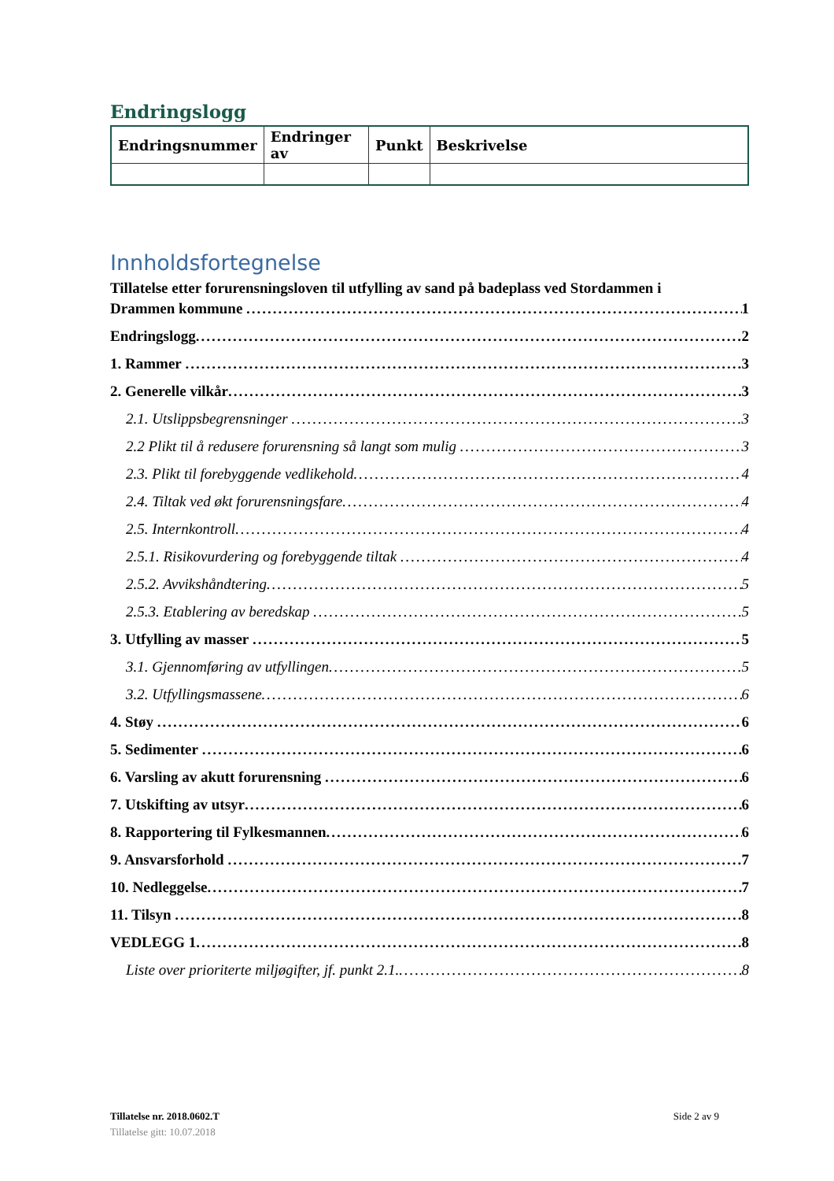Endringslogg
| Endringsnummer | Endringer av | Punkt | Beskrivelse |
| --- | --- | --- | --- |
Innholdsfortegnelse
Tillatelse etter forurensningsloven til utfylling av sand på badeplass ved Stordammen i
Drammen kommune 1
Endringslogg 2
1. Rammer 3
2. Generelle vilkår 3
2.1. Utslippsbegrensninger 3
2.2 Plikt til å redusere forurensning så langt som mulig 3
2.3. Plikt til forebyggende vedlikehold 4
2.4. Tiltak ved økt forurensningsfare 4
2.5. Internkontroll 4
2.5.1. Risikovurdering og forebyggende tiltak 4
2.5.2. Avvikshåndtering 5
2.5.3. Etablering av beredskap 5
3. Utfylling av masser 5
3.1. Gjennomføring av utfyllingen 5
3.2. Utfyllingsmassene 6
4. Støy 6
5. Sedimenter 6
6. Varsling av akutt forurensning 6
7. Utskifting av utsyr 6
8. Rapportering til Fylkesmannen 6
9. Ansvarsforhold 7
10. Nedleggelse 7
11. Tilsyn 8
VEDLEGG 1 8
Liste over prioriterte miljøgifter, jf. punkt 2.1. 8
Tillatelse nr. 2018.0602.T Side 2 av 9
Tillatelse gitt: 10.07.2018